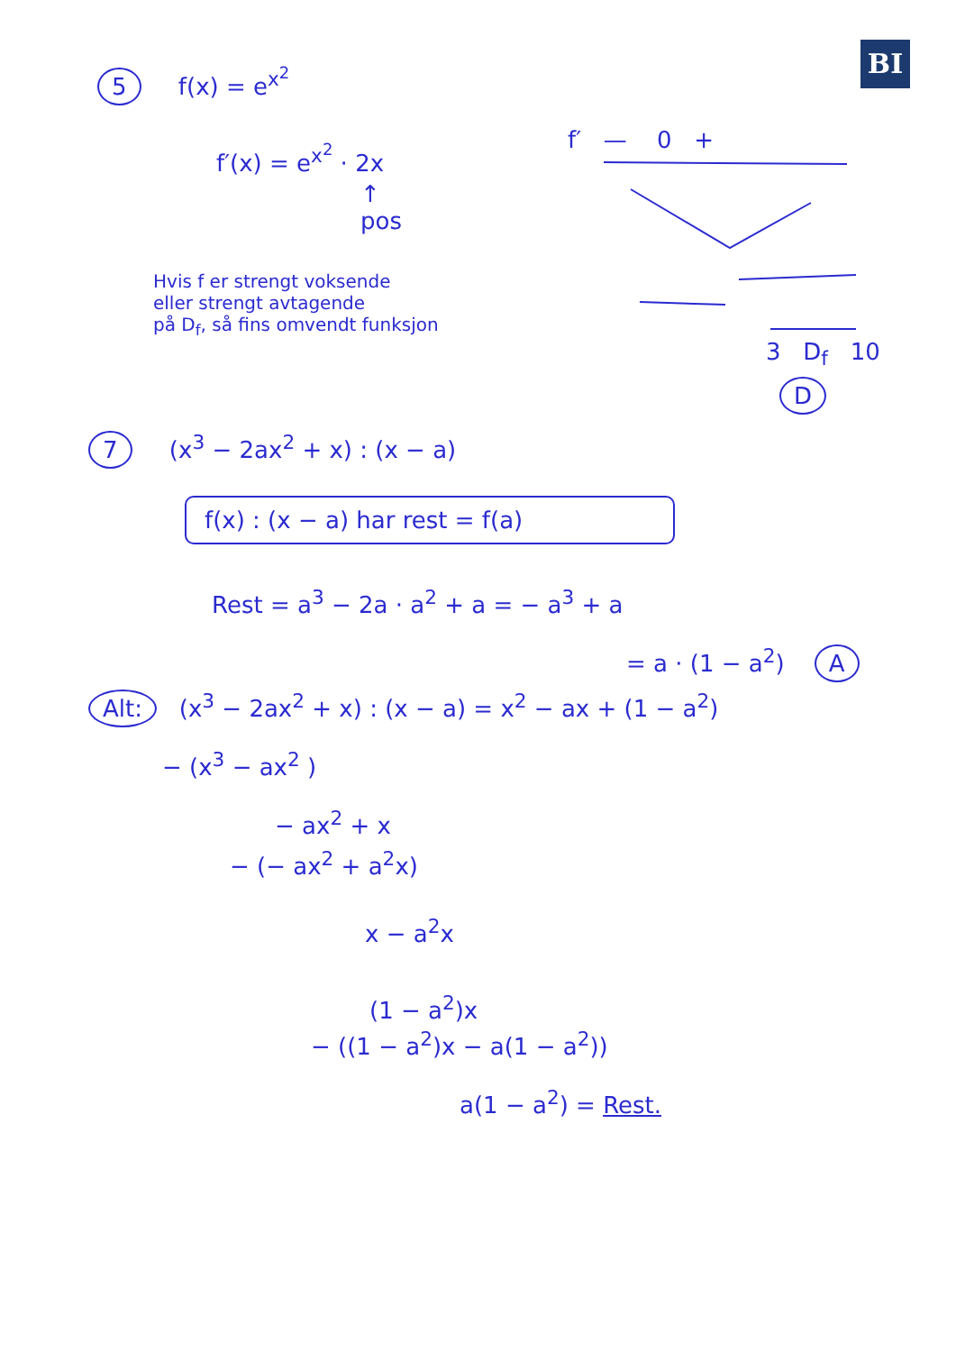BI
5 f(x) = e<sup>x<sup>2</sup></sup>
f′(x) = e<sup>x<sup>2</sup></sup> · 2x
↑
pos
f′ — 0 +
Hvis f er strengt voksende
eller strengt avtagende
på D<sub>f</sub>, så fins omvendt funksjon
3 D<sub>f</sub> 10
D
7 (x<sup>3</sup> − 2ax<sup>2</sup> + x) : (x − a)
f(x) : (x − a) har rest = f(a)
Rest = a<sup>3</sup> − 2a · a<sup>2</sup> + a = − a<sup>3</sup> + a
= a · (1 − a<sup>2</sup>) A
Alt: (x<sup>3</sup> − 2ax<sup>2</sup> + x) : (x − a) = x<sup>2</sup> − ax + (1 − a<sup>2</sup>)
− (x<sup>3</sup> − ax<sup>2</sup> )
− ax<sup>2</sup> + x
− (− ax<sup>2</sup> + a<sup>2</sup>x)
x − a<sup>2</sup>x
(1 − a<sup>2</sup>)x
− ((1 − a<sup>2</sup>)x − a(1 − a<sup>2</sup>))
a(1 − a<sup>2</sup>) = Rest.